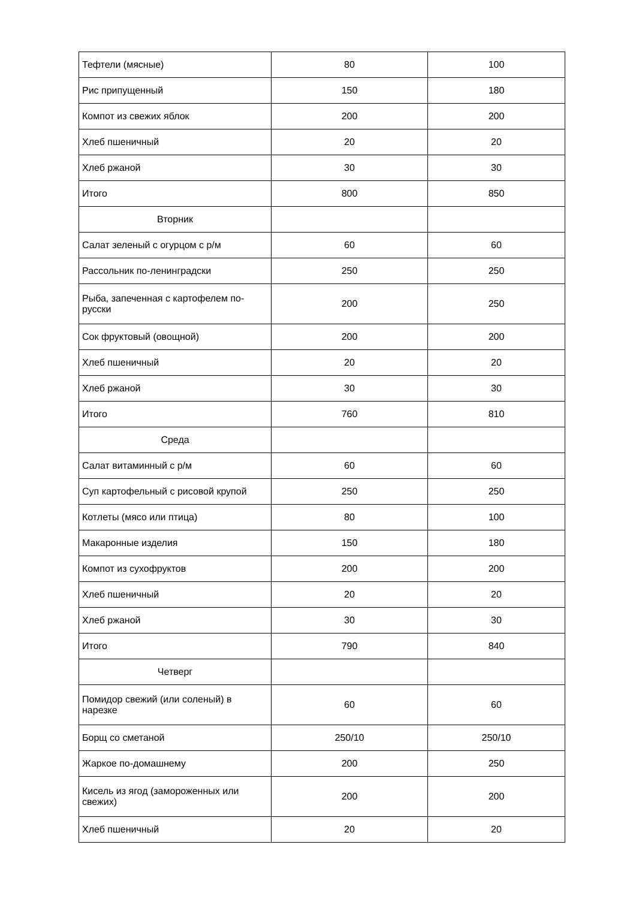| Тефтели (мясные) | 80 | 100 |
| Рис припущенный | 150 | 180 |
| Компот из свежих яблок | 200 | 200 |
| Хлеб пшеничный | 20 | 20 |
| Хлеб ржаной | 30 | 30 |
| Итого | 800 | 850 |
| Вторник | | |
| Салат зеленый с огурцом с р/м | 60 | 60 |
| Рассольник по-ленинградски | 250 | 250 |
| Рыба, запеченная с картофелем по-русски | 200 | 250 |
| Сок фруктовый (овощной) | 200 | 200 |
| Хлеб пшеничный | 20 | 20 |
| Хлеб ржаной | 30 | 30 |
| Итого | 760 | 810 |
| Среда | | |
| Салат витаминный с р/м | 60 | 60 |
| Суп картофельный с рисовой крупой | 250 | 250 |
| Котлеты (мясо или птица) | 80 | 100 |
| Макаронные изделия | 150 | 180 |
| Компот из сухофруктов | 200 | 200 |
| Хлеб пшеничный | 20 | 20 |
| Хлеб ржаной | 30 | 30 |
| Итого | 790 | 840 |
| Четверг | | |
| Помидор свежий (или соленый) в нарезке | 60 | 60 |
| Борщ со сметаной | 250/10 | 250/10 |
| Жаркое по-домашнему | 200 | 250 |
| Кисель из ягод (замороженных или свежих) | 200 | 200 |
| Хлеб пшеничный | 20 | 20 |